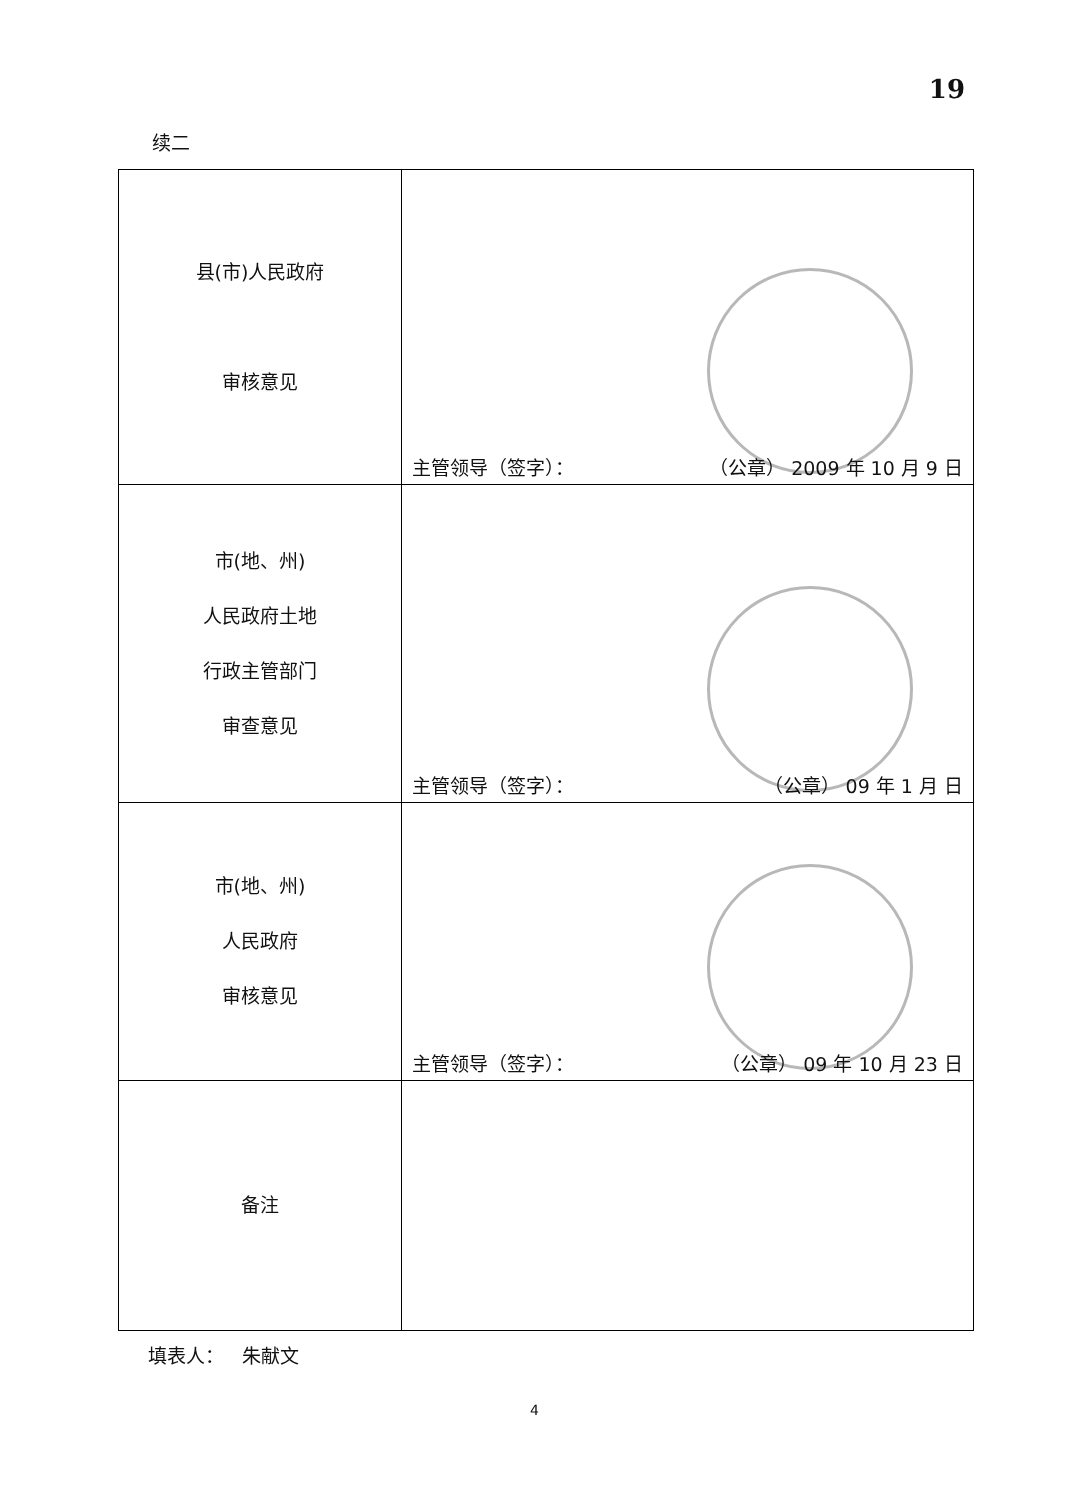19
续二
| 县(市)人民政府 审核意见 | 主管领导（签字）： （公章） 2009 年 10 月 9 日 |
| 市(地、州) 人民政府土地 行政主管部门 审查意见 | 主管领导（签字）： （公章） 09 年 1 月 日 |
| 市(地、州) 人民政府 审核意见 | 主管领导（签字）： （公章） 09 年 10 月 23 日 |
| 备注 | |
填表人： 朱献文
4